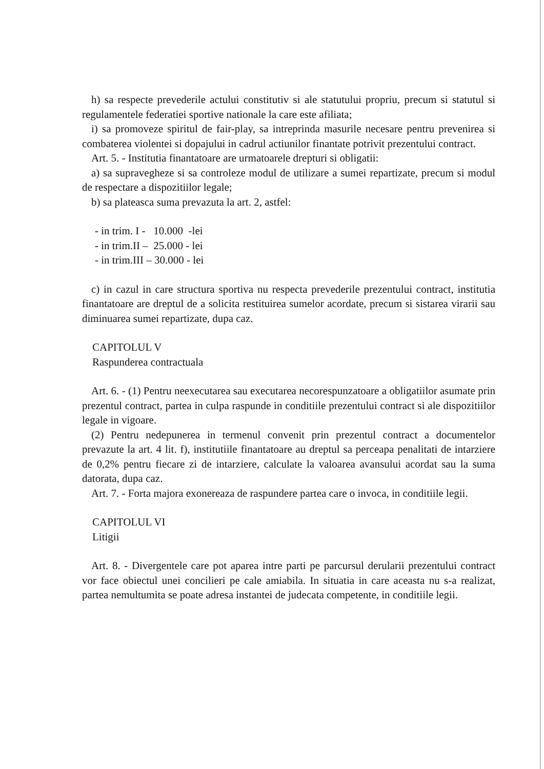h) sa respecte prevederile actului constitutiv si ale statutului propriu, precum si statutul si regulamentele federatiei sportive nationale la care este afiliata;
i) sa promoveze spiritul de fair-play, sa intreprinda masurile necesare pentru prevenirea si combaterea violentei si dopajului in cadrul actiunilor finantate potrivit prezentului contract.
Art. 5. - Institutia finantatoare are urmatoarele drepturi si obligatii:
a) sa supravegheze si sa controleze modul de utilizare a sumei repartizate, precum si modul de respectare a dispozitiilor legale;
b) sa plateasca suma prevazuta la art. 2, astfel:
- in trim. I - 10.000 -lei
- in trim.II – 25.000 - lei
- in trim.III – 30.000 - lei
c) in cazul in care structura sportiva nu respecta prevederile prezentului contract, institutia finantatoare are dreptul de a solicita restituirea sumelor acordate, precum si sistarea virarii sau diminuarea sumei repartizate, dupa caz.
CAPITOLUL V
Raspunderea contractuala
Art. 6. - (1) Pentru neexecutarea sau executarea necorespunzatoare a obligatiilor asumate prin prezentul contract, partea in culpa raspunde in conditiile prezentului contract si ale dispozitiilor legale in vigoare.
(2) Pentru nedepunerea in termenul convenit prin prezentul contract a documentelor prevazute la art. 4 lit. f), institutiile finantatoare au dreptul sa perceapa penalitati de intarziere de 0,2% pentru fiecare zi de intarziere, calculate la valoarea avansului acordat sau la suma datorata, dupa caz.
Art. 7. - Forta majora exonereaza de raspundere partea care o invoca, in conditiile legii.
CAPITOLUL VI
Litigii
Art. 8. - Divergentele care pot aparea intre parti pe parcursul derularii prezentului contract vor face obiectul unei concilieri pe cale amiabila. In situatia in care aceasta nu s-a realizat, partea nemultumita se poate adresa instantei de judecata competente, in conditiile legii.